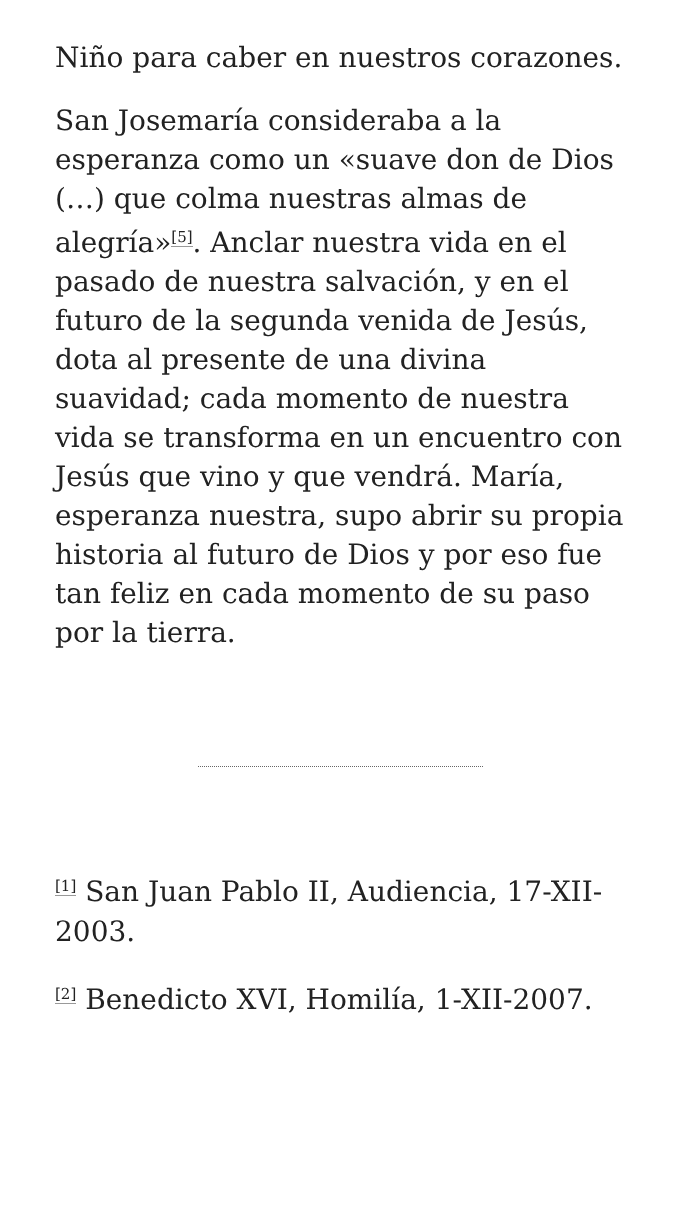Niño para caber en nuestros corazones.
San Josemaría consideraba a la esperanza como un «suave don de Dios (…) que colma nuestras almas de alegría»<sup>[5]</sup>. Anclar nuestra vida en el pasado de nuestra salvación, y en el futuro de la segunda venida de Jesús, dota al presente de una divina suavidad; cada momento de nuestra vida se transforma en un encuentro con Jesús que vino y que vendrá. María, esperanza nuestra, supo abrir su propia historia al futuro de Dios y por eso fue tan feliz en cada momento de su paso por la tierra.
<sup>[1]</sup> San Juan Pablo II, Audiencia, 17-XII-2003.
<sup>[2]</sup> Benedicto XVI, Homilía, 1-XII-2007.